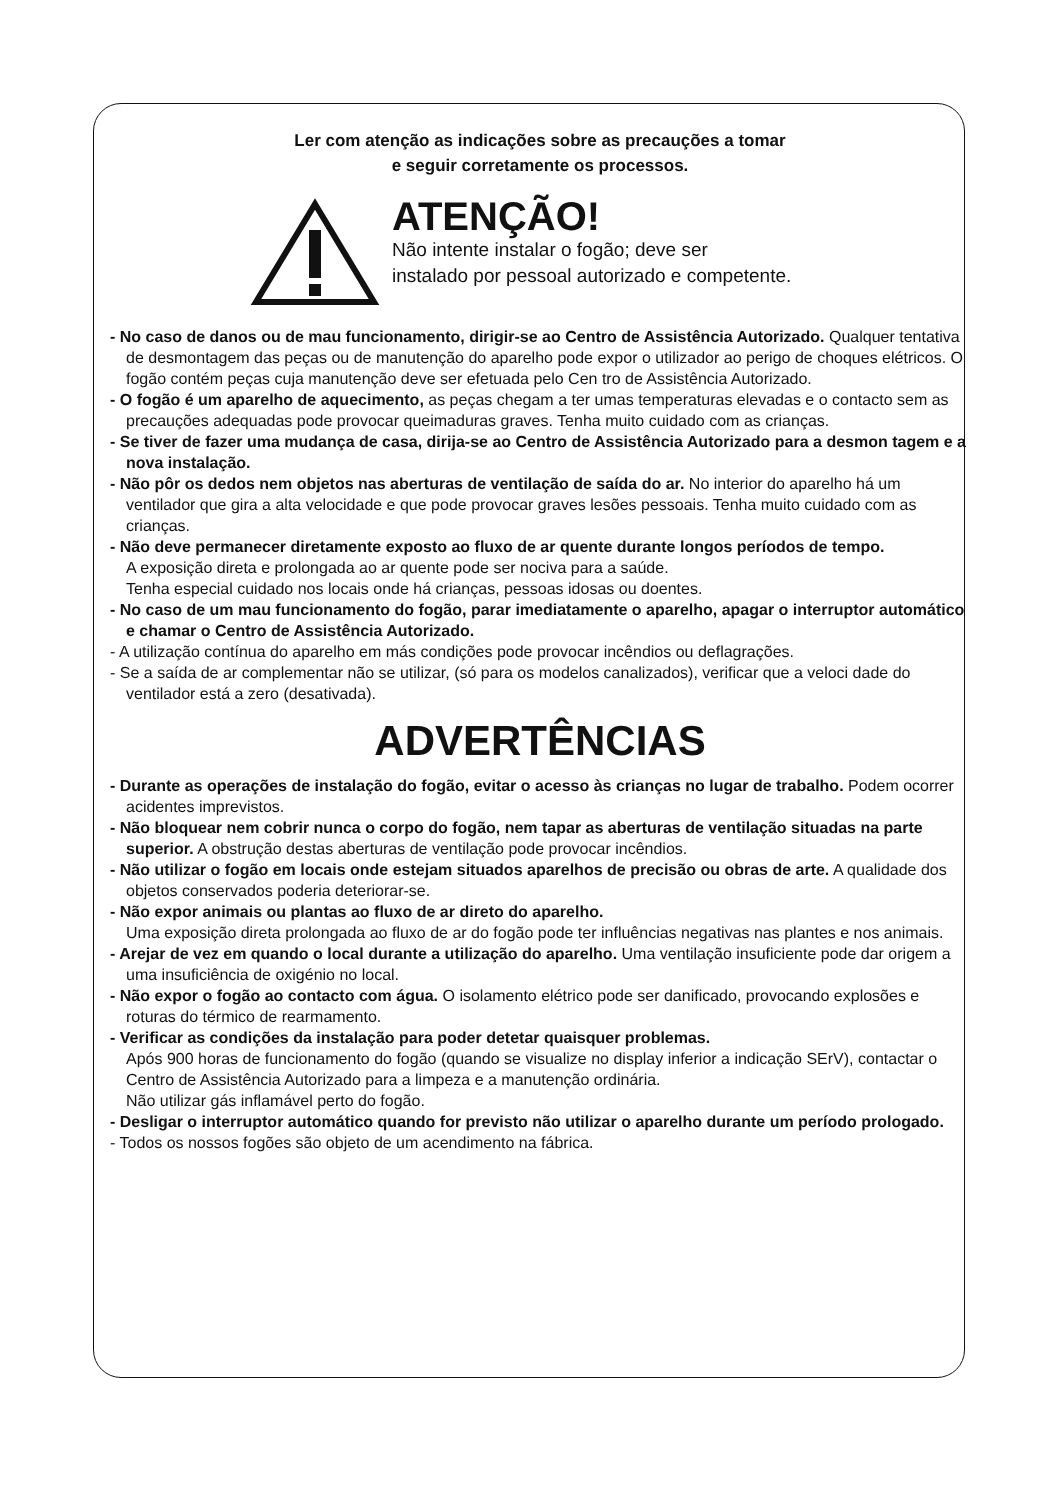Ler com atenção as indicações sobre as precauções a tomar
e seguir corretamente os processos.
ATENÇÃO!
Não intente instalar o fogão; deve ser
instalado por pessoal autorizado e competente.
- No caso de danos ou de mau funcionamento, dirigir-se ao Centro de Assistência Autorizado. Qualquer tentativa de desmontagem das peças ou de manutenção do aparelho pode expor o utilizador ao perigo de choques elétricos. O fogão contém peças cuja manutenção deve ser efetuada pelo Cen tro de Assistência Autorizado.
- O fogão é um aparelho de aquecimento, as peças chegam a ter umas temperaturas elevadas e o contacto sem as precauções adequadas pode provocar queimaduras graves. Tenha muito cuidado com as crianças.
- Se tiver de fazer uma mudança de casa, dirija-se ao Centro de Assistência Autorizado para a desmon tagem e a nova instalação.
- Não pôr os dedos nem objetos nas aberturas de ventilação de saída do ar. No interior do aparelho há um ventilador que gira a alta velocidade e que pode provocar graves lesões pessoais. Tenha muito cuidado com as crianças.
- Não deve permanecer diretamente exposto ao fluxo de ar quente durante longos períodos de tempo.
A exposição direta e prolongada ao ar quente pode ser nociva para a saúde.
Tenha especial cuidado nos locais onde há crianças, pessoas idosas ou doentes.
- No caso de um mau funcionamento do fogão, parar imediatamente o aparelho, apagar o interruptor automático e chamar o Centro de Assistência Autorizado.
- A utilização contínua do aparelho em más condições pode provocar incêndios ou deflagrações.
- Se a saída de ar complementar não se utilizar, (só para os modelos canalizados), verificar que a veloci dade do ventilador está a zero (desativada).
ADVERTÊNCIAS
- Durante as operações de instalação do fogão, evitar o acesso às crianças no lugar de trabalho. Podem ocorrer acidentes imprevistos.
- Não bloquear nem cobrir nunca o corpo do fogão, nem tapar as aberturas de ventilação situadas na parte superior. A obstrução destas aberturas de ventilação pode provocar incêndios.
- Não utilizar o fogão em locais onde estejam situados aparelhos de precisão ou obras de arte. A qualidade dos objetos conservados poderia deteriorar-se.
- Não expor animais ou plantas ao fluxo de ar direto do aparelho.
Uma exposição direta prolongada ao fluxo de ar do fogão pode ter influências negativas nas plantes e nos animais.
- Arejar de vez em quando o local durante a utilização do aparelho. Uma ventilação insuficiente pode dar origem a uma insuficiência de oxigénio no local.
- Não expor o fogão ao contacto com água. O isolamento elétrico pode ser danificado, provocando explosões e roturas do térmico de rearmamento.
- Verificar as condições da instalação para poder detetar quaisquer problemas.
Após 900 horas de funcionamento do fogão (quando se visualize no display inferior a indicação SErV), contactar o Centro de Assistência Autorizado para a limpeza e a manutenção ordinária.
Não utilizar gás inflamável perto do fogão.
- Desligar o interruptor automático quando for previsto não utilizar o aparelho durante um período prologado.
- Todos os nossos fogões são objeto de um acendimento na fábrica.